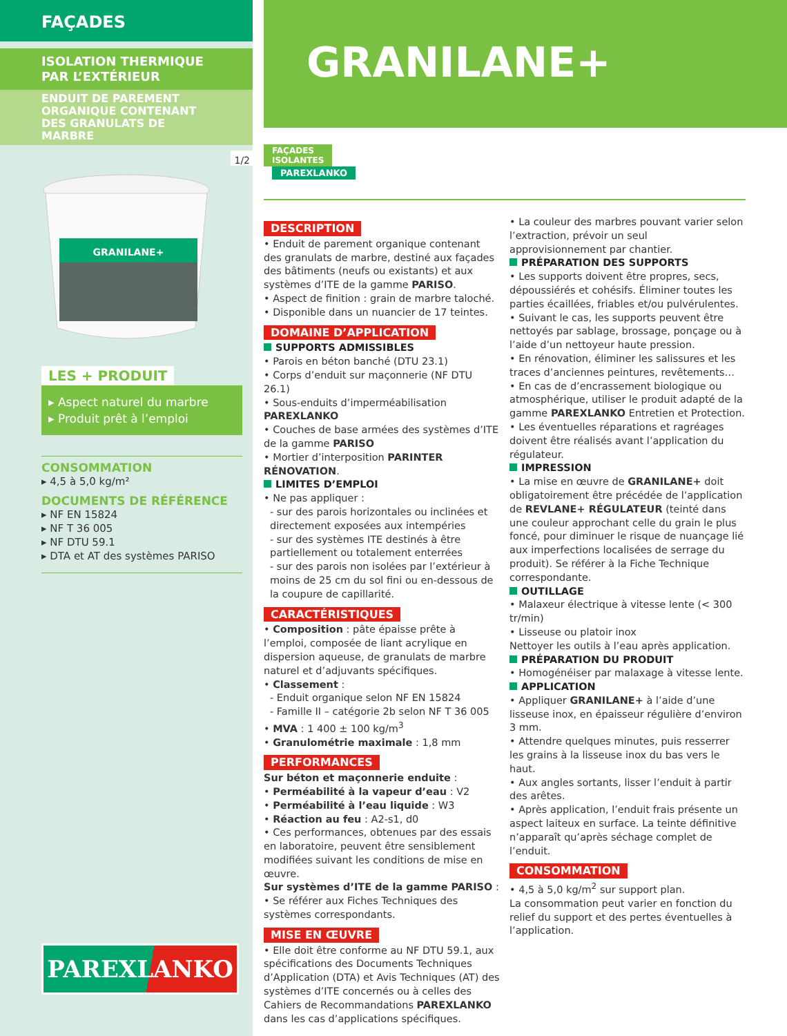FAÇADES
ISOLATION THERMIQUE
PAR L’EXTÉRIEUR
ENDUIT DE PAREMENT ORGANIQUE CONTENANT DES GRANULATS DE MARBRE
1/2
GRANILANE+
LES + PRODUIT
▸ Aspect naturel du marbre
▸ Produit prêt à l’emploi
CONSOMMATION
▸ 4,5 à 5,0 kg/m²
DOCUMENTS DE RÉFÉRENCE
▸ NF EN 15824
▸ NF T 36 005
▸ NF DTU 59.1
▸ DTA et AT des systèmes PARISO
PAREXLANKO
GRANILANE+
FAÇADES
ISOLANTES
PAREXLANKO
DESCRIPTION
• Enduit de parement organique contenant des granulats de marbre, destiné aux façades des bâtiments (neufs ou existants) et aux systèmes d’ITE de la gamme PARISO.
• Aspect de finition : grain de marbre taloché.
• Disponible dans un nuancier de 17 teintes.
DOMAINE D’APPLICATION
SUPPORTS ADMISSIBLES
• Parois en béton banché (DTU 23.1)
• Corps d’enduit sur maçonnerie (NF DTU 26.1)
• Sous-enduits d’imperméabilisation PAREXLANKO
• Couches de base armées des systèmes d’ITE de la gamme PARISO
• Mortier d’interposition PARINTER RÉNOVATION.
LIMITES D’EMPLOI
• Ne pas appliquer :
- sur des parois horizontales ou inclinées et directement exposées aux intempéries
- sur des systèmes ITE destinés à être partiellement ou totalement enterrées
- sur des parois non isolées par l’extérieur à moins de 25 cm du sol fini ou en-dessous de la coupure de capillarité.
CARACTÉRISTIQUES
• Composition : pâte épaisse prête à l’emploi, composée de liant acrylique en dispersion aqueuse, de granulats de marbre naturel et d’adjuvants spécifiques.
• Classement :
- Enduit organique selon NF EN 15824
- Famille II – catégorie 2b selon NF T 36 005
• MVA : 1 400 ± 100 kg/m<sup>3</sup>
• Granulométrie maximale : 1,8 mm
PERFORMANCES
Sur béton et maçonnerie enduite :
• Perméabilité à la vapeur d’eau : V2
• Perméabilité à l’eau liquide : W3
• Réaction au feu : A2-s1, d0
• Ces performances, obtenues par des essais en laboratoire, peuvent être sensiblement modifiées suivant les conditions de mise en œuvre.
Sur systèmes d’ITE de la gamme PARISO :
• Se référer aux Fiches Techniques des systèmes correspondants.
MISE EN ŒUVRE
• Elle doit être conforme au NF DTU 59.1, aux spécifications des Documents Techniques d’Application (DTA) et Avis Techniques (AT) des systèmes d’ITE concernés ou à celles des Cahiers de Recommandations PAREXLANKO dans les cas d’applications spécifiques.
• La couleur des marbres pouvant varier selon l’extraction, prévoir un seul approvisionnement par chantier.
PRÉPARATION DES SUPPORTS
• Les supports doivent être propres, secs, dépoussiérés et cohésifs. Éliminer toutes les parties écaillées, friables et/ou pulvérulentes.
• Suivant le cas, les supports peuvent être nettoyés par sablage, brossage, ponçage ou à l’aide d’un nettoyeur haute pression.
• En rénovation, éliminer les salissures et les traces d’anciennes peintures, revêtements…
• En cas de d’encrassement biologique ou atmosphérique, utiliser le produit adapté de la gamme PAREXLANKO Entretien et Protection.
• Les éventuelles réparations et ragréages doivent être réalisés avant l’application du régulateur.
IMPRESSION
• La mise en œuvre de GRANILANE+ doit obligatoirement être précédée de l’application de REVLANE+ RÉGULATEUR (teinté dans une couleur approchant celle du grain le plus foncé, pour diminuer le risque de nuançage lié aux imperfections localisées de serrage du produit). Se référer à la Fiche Technique correspondante.
OUTILLAGE
• Malaxeur électrique à vitesse lente (< 300 tr/min)
• Lisseuse ou platoir inox
Nettoyer les outils à l’eau après application.
PRÉPARATION DU PRODUIT
• Homogénéiser par malaxage à vitesse lente.
APPLICATION
• Appliquer GRANILANE+ à l’aide d’une lisseuse inox, en épaisseur régulière d’environ 3 mm.
• Attendre quelques minutes, puis resserrer les grains à la lisseuse inox du bas vers le haut.
• Aux angles sortants, lisser l’enduit à partir des arêtes.
• Après application, l’enduit frais présente un aspect laiteux en surface. La teinte définitive n’apparaît qu’après séchage complet de l’enduit.
CONSOMMATION
• 4,5 à 5,0 kg/m<sup>2</sup> sur support plan.
La consommation peut varier en fonction du relief du support et des pertes éventuelles à l’application.